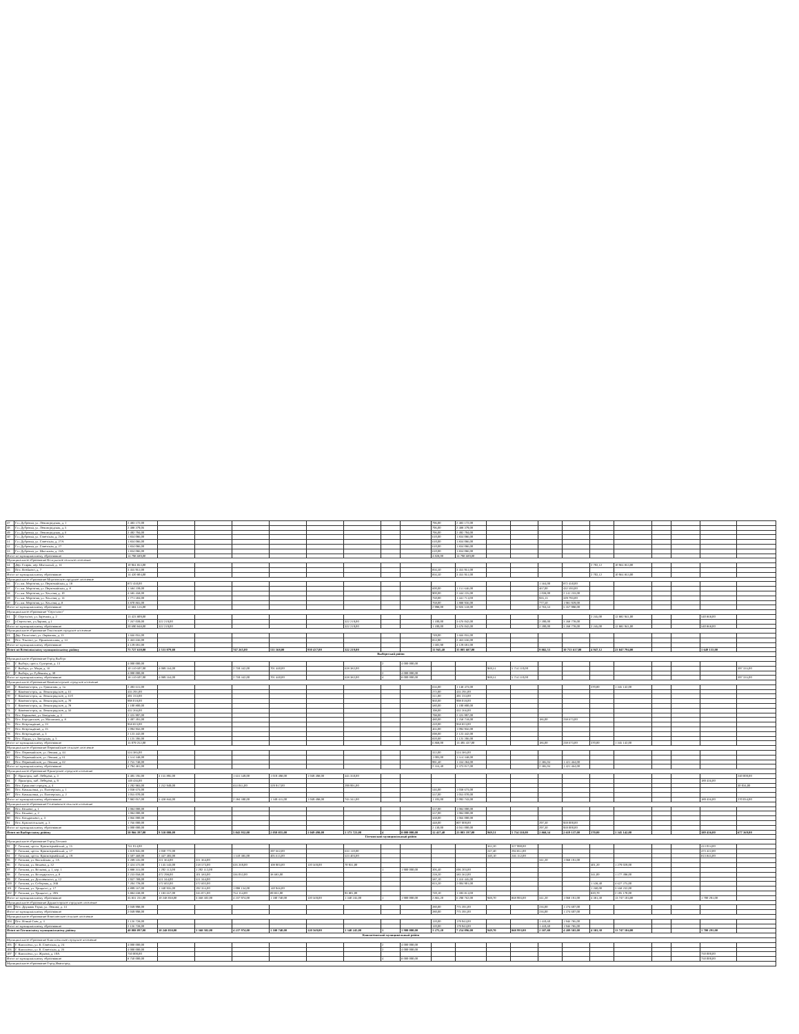| 47 | Г.п. Дубровка, ул. Ленинградская, д. 1 | 2 483 172,00 | | | | | | | | | 796,00 | 2 483 172,00 | | | | | | | | | | |
| 48 | Г.п. Дубровка, ул. Ленинградская, д. 5 | 2 488 379,06 | | | | | | | | | 796,00 | 2 488 379,00 | | | | | | | | | | |
| 49 | Г.п. Дубровка, ул. Ленинградская, д. 6 | 2 492 794,00 | | | | | | | | | 796,00 | 2 492 794,00 | | | | | | | | | | |
| 50 | Г.п. Дубровка, ул. Советская, д. 25А | 1 834 086,00 | | | | | | | | | 610,00 | 1 834 086,00 | | | | | | | | | | |
| 51 | Г.п. Дубровка, ул. Советская, д. 27А | 1 834 086,00 | | | | | | | | | 610,00 | 1 834 086,00 | | | | | | | | | | |
| 52 | Г.п. Дубровка, ул. Советская, д. 27 | 1 834 086,00 | | | | | | | | | 610,00 | 1 834 086,00 | | | | | | | | | | |
| 53 | Г.п. Дубровка, ул. Школьная, д. 24А | 1 834 086,00 | | | | | | | | | 610,00 | 1 834 086,00 | | | | | | | | | | |
| Итого по муниципальному образованию | | 14 798 689,00 | | | | | | | | | 4 828,00 | 14 798 689,00 | | | | | | | | | | |
| Муниципальное образование Колтушское сельское поселение | | | | | | | | | | | | | | | | | | | | | | |
| 54 | Дер. Старая, пер. Школьный, д. 14 | 10 964 853,00 | | | | | | | | | | | | | | | 2 702,12 | 10 964 853,00 | | | | |
| 55 | Пос. Воейково, д. 7 | 3 455 951,00 | | | | | | | | | 856,50 | 3 455 951,00 | | | | | | | | | | |
| Итого по муниципальному образованию | | 14 420 804,00 | | | | | | | | | 856,50 | 3 455 951,00 | | | | | 2 702,12 | 10 964 853,00 | | | | |
| Муниципальное образование Морозовское городское поселение | | | | | | | | | | | | | | | | | | | | | | |
| 56 | Г.п. им. Морозова, ул. Первомайская, д. 18 | 872 450,00 | | | | | | | | | | | | | 1 564,00 | 872 450,00 | | | | | | |
| 57 | Г.п. им. Морозова, ул. Первомайская, д. 8 | 1 584 239,00 | | | | | | | | | 600,00 | 1 151 646,00 | | | 467,00 | 432 593,00 | | | | | | |
| 58 | Г.п. им. Морозова, ул. Хохлова, д. 10 | 4 585 458,00 | | | | | | | | | 900,00 | 2 444 225,00 | | | 1 028,00 | 2 141 233,00 | | | | | | |
| 59 | Г.п. им. Морозова, ул. Хохлова, д. 14 | 1 771 504,00 | | | | | | | | | 750,00 | 1 441 711,00 | | | 926,13 | 329 793,00 | | | | | | |
| 60 | Г.п. им. Морозова, ул. Хохлова, д. 8 | 3 870 865,00 | | | | | | | | | 768,00 | 1 888 936,00 | | | 777,50 | 1 981 929,00 | | | | | | |
| Итого по муниципальному образованию | | 12 684 516,00 | | | | | | | | | 2 998,00 | 6 926 518,00 | | | 4 763,53 | 5 357 998,00 | | | | | | |
| Муниципальное образование "Сертолово" | | | | | | | | | | | | | | | | | | | | | | |
| 61 | Г. Сертолово, ул. Заречная, д. 2 | 13 423 809,00 | | | | | | | | | | | | | | | 2 245,00 | 12 882 941,00 | | | 540 868,00 | |
| 62 | г.Сертолово, ул.Ларина, д.1 | 7 267 039,00 | 322 219,00 | | | | | 322 219,00 | | | 1 100,00 | 3 676 042,00 | | | 2 200,00 | 3 268 778,00 | | | | | | |
| Итого по муниципальному образованию | | 20 690 848,00 | 322 219,00 | | | | | 322 219,00 | | | 1 100,00 | 3 676 042,00 | | | 2 200,00 | 3 268 778,00 | 2 245,00 | 12 882 941,00 | | | 540 868,00 | |
| Муниципальное образование Токсовское городское поселение | | | | | | | | | | | | | | | | | | | | | | |
| 63 | Дер. Рапполово, ул. Овражная, д. 13 | 1 666 055,00 | | | | | | | | | 749,00 | 1 666 055,00 | | | | | | | | | | |
| 64 | Пос. Токсово, ул. Привокзальная, д. 14 | 2 463 636,00 | | | | | | | | | 853,90 | 2 463 636,00 | | | | | | | | | | |
| Итого по муниципальному образованию | | 4 129 691,00 | | | | | | | | | 1 602,90 | 4 129 691,00 | | | | | | | | | | |
| Итого по Всеволожскому муниципальному району | | 73 727 610,00 | 2 531 079,80 | | 747 265,00 | 511 168,00 | 930 437,00 | 322 219,00 | | | 11 945,40 | 35 005 687,00 | | | 9 882,53 | 10 713 617,00 | 4 947,12 | 23 847 794,00 | | | 1 649 133,00 | |
| Выборгский район | | | | | | | | | | | | | | | | | | | | | | |
| Муниципальное образование Город Выборг | | | | | | | | | | | | | | | | | | | | | | |
| 65 | Г. Выборг, просп. Суворова, д. 13 | 4 000 000,00 | | | | | | | 2 | 4 000 000,00 | | | | | | | | | | | | |
| 66 | Г. Выборг, ул. Мира, д. 16 | 10 110 607,00 | 4 089 164,00 | | 2 759 342,00 | 701 440,00 | | 628 382,00 | | | | | 969,51 | 5 714 110,00 | | | | | | | | 397 335,00 |
| 67 | Г. Выборг, ул. Рубежная, д. 30 | 4 000 000,00 | | | | | | | 2 | 4 000 000,00 | | | | | | | | | | | | |
| Итого по муниципальному образованию | | 18 110 607,00 | 4 089 164,00 | | 2 759 342,00 | 701 440,00 | | 628 382,00 | 4 | 8 000 000,00 | | | 969,51 | 5 714 110,00 | | | | | | | | 397 335,00 |
| Муниципальное образование Каменногорское городское поселение | | | | | | | | | | | | | | | | | | | | | | |
| 68 | Г. Каменногорск, ул. Гранитная, д. 1а | 2 493 615,00 | | | | | | | | | 656,00 | 1 148 473,00 | | | | | 370,00 | 1 345 142,00 | | | | |
| 69 | Г. Каменногорск, ш. Ленинградское, д. 61 | 435 291,00 | | | | | | | | | 272,00 | 435 291,00 | | | | | | | | | | |
| 70 | Г. Каменногорск, ш. Ленинградское, д. 61б | 491 233,00 | | | | | | | | | 311,00 | 491 233,00 | | | | | | | | | | |
| 71 | Г. Каменногорск, ш. Ленинградское, д. 70 | 998 018,00 | | | | | | | | | 960,00 | 998 018,00 | | | | | | | | | | |
| 72 | Г. Каменногорск, ш. Ленинградское, д. 78 | 1 100 800,00 | | | | | | | | | 580,00 | 1 100 800,00 | | | | | | | | | | |
| 73 | Г. Каменногорск, ш. Ленинградское, д. 56 | 432 266,00 | | | | | | | | | 198,00 | 432 266,00 | | | | | | | | | | |
| 74 | Пос. Барышево, ул. Заводская, д. 3 | 2 325 997,00 | | | | | | | | | 798,00 | 2 325 997,00 | | | | | | | | | | |
| 75 | Пос. Бородинское, ул. Малинина, д. 8 | 1 497 391,00 | | | | | | | | | 480,00 | 1 258 718,00 | | | 186,00 | 238 673,00 | | | | | | |
| 76 | Пос. Возрождение, д. 23 | 958 823,00 | | | | | | | | | 410,00 | 958 823,00 | | | | | | | | | | |
| 77 | Пос. Возрождение, д. 25 | 1 094 956,00 | | | | | | | | | 465,00 | 1 094 956,00 | | | | | | | | | | |
| 78 | Пос. Возрождение, д. 3 | 2 123 442,00 | | | | | | | | | 698,00 | 2 123 442,00 | | | | | | | | | | |
| 79 | Пос. Пруды, ул. Заводская, д. 5 | 1 125 206,00 | | | | | | | | | 820,00 | 1 125 206,00 | | | | | | | | | | |
| Итого по муниципальному образованию | | 15 079 252,00 | | | | | | | | | 6 868,00 | 13 495 437,00 | | | 186,00 | 238 673,00 | 370,00 | 1 345 142,00 | | | | |
| Муниципальное образование Первомайское сельское поселение | | | | | | | | | | | | | | | | | | | | | | |
| 80 | Пос. Первомайское, ул. Ленина, д. 44 | 524 385,00 | | | | | | | | | 322,00 | 524 385,00 | | | | | | | | | | |
| 81 | Пос. Первомайское, ул. Ленина, д. 61 | 1 514 348,00 | | | | | | | | | 1 003,00 | 1 514 348,00 | | | | | | | | | | |
| 82 | Пос. Первомайское, ул. Ленина, д. 62 | 2 755 748,00 | | | | | | | | | 991,40 | 1 334 284,00 | | | 2 385,04 | 1 421 464,00 | | | | | | |
| Итого по муниципальному образованию | | 4 794 481,00 | | | | | | | | | 2 316,40 | 3 373 017,00 | | | 2 385,04 | 1 421 464,00 | | | | | | |
| Муниципальное образование Приморское городское поселение | | | | | | | | | | | | | | | | | | | | | | |
| 83 | Г. Приморск, наб. Лебедева, д. 3 | 4 405 195,00 | 4 155 895,00 | | 1 631 549,00 | 1 019 498,00 | 1 049 498,00 | 445 350,00 | | | | | | | | | | | | | | 240 000,00 |
| 84 | Г. Приморск, наб. Лебедева, д. 9 | 149 436,00 | | | | | | | | | | | | | | | | | | | 189 436,00 | |
| 85 | Пос. Ермилово городок, д. 4 | 1 292 983,00 | 1 252 949,00 | | 653 041,00 | 329 917,00 | | 299 991,00 | | | | | | | | | | | | | | 30 034,00 |
| 86 | Пос. Камышовка, ул. Пионерская, д. 1 | 1 038 673,00 | | | | | | | | | 546,00 | 1 038 673,00 | | | | | | | | | | |
| 87 | Пос. Камышовка, ул. Пионерская, д. 2 | 1 055 070,00 | | | | | | | | | 557,00 | 1 055 070,00 | | | | | | | | | | |
| Итого по муниципальному образованию | | 7 982 057,00 | 5 428 844,00 | | 2 284 590,00 | 1 349 415,00 | 1 049 498,00 | 745 341,00 | | | 1 103,00 | 2 093 743,00 | | | | | | | | | 189 436,00 | 270 034,00 |
| Муниципальное образование Селезневское сельское поселение | | | | | | | | | | | | | | | | | | | | | | |
| 88 | Пос. Беляево, д. 1 | 1 084 000,00 | | | | | | | | | 557,00 | 1 084 000,00 | | | | | | | | | | |
| 89 | Пос. Беляево, д. 2 | 1 084 000,00 | | | | | | | | | 557,00 | 1 084 000,00 | | | | | | | | | | |
| 90 | Пос. Кондратьево, д. 3 | 1 066 000,00 | | | | | | | | | 568,00 | 1 066 000,00 | | | | | | | | | | |
| 91 | Пос. Красносельское, д. 3 | 1 766 000,00 | | | | | | | | | 448,00 | 807 000,00 | | | 297,30 | 959 000,00 | | | | | | |
| Итого по муниципальному образованию | | 5 000 000,00 | | | | | | | | | 2 130,00 | 4 041 000,00 | | | 297,30 | 959 000,00 | | | | | | |
| Итого по Выборгскому району | | 50 966 397,00 | 9 518 008,00 | | 5 043 932,00 | 2 050 855,00 | 1 049 498,00 | 1 373 723,00 | 4 | 8 000 000,00 | 12 417,40 | 23 003 197,00 | 969,51 | 5 714 110,00 | 2 868,34 | 2 619 137,00 | 370,00 | 1 345 142,00 | | | 189 436,00 | 677 369,00 |
| Гатчинский муниципальный район | | | | | | | | | | | | | | | | | | | | | | |
| Муниципальное образование Город Гатчина | | | | | | | | | | | | | | | | | | | | | | |
| 92 | Г. Гатчина, просп. Красноармейский, д. 15 | 741 014,00 | | | | | | | | | | | 362,20 | 327 990,00 | | | | | | | 413 024,00 | |
| 93 | Г. Гатчина, просп. Красноармейский, д. 17 | 1 819 945,00 | 1 030 772,00 | | | 397 662,00 | | 633 110,00 | | | | | 247,40 | 294 851,00 | | | | | | | 473 422,00 | |
| 94 | Г. Гатчина, просп. Красноармейский, д. 19 | 3 507 460,00 | 2 447 403,00 | | 1 510 385,00 | 405 615,00 | | 523 403,00 | | | | | 340,10 | 246 152,00 | | | | | | | 813 845,00 | |
| 95 | Г. Гатчина, ул. Балтийская, д. 1А | 3 289 535,00 | 221 364,00 | 221 364,00 | | | | | | | | | | | 341,20 | 1 068 191,00 | | | | | | |
| 96 | Г. Гатчина, ул. Беляева, д. 32 | 2 424 572,00 | 1 145 543,00 | 218 573,00 | 626 269,00 | 108 903,00 | 120 569,00 | 70 931,00 | | | | | | | | | 401,20 | 1 279 029,00 | | | | |
| 97 | Г. Гатчина, ул. Волкова, д. 1, кор. 1 | 3 888 315,00 | 1 292 112,00 | 1 292 112,00 | | | | | 1 | 1 900 000,00 | 306,40 | 696 203,00 | | | | | | | | | | |
| 98 | Г. Гатчина, ул. Володарского, д. 8 | 2 233 058,00 | 472 298,00 | 101 583,00 | 336 032,00 | 38 683,00 | | | | | 228,20 | 583 362,00 | | | | | 341,00 | 1 177 398,00 | | | | |
| 99 | Г. Гатчина, ул. Достоевского, д. 12 | 1 937 789,00 | 521 344,00 | 521 344,00 | | | | | | | 587,10 | 1 416 445,00 | | | | | | | | | | |
| 100 | Г. Гатчина, ул. Соборная, д. 26Б | 7 204 778,00 | 572 602,00 | 572 602,00 | | | | | | | 823,20 | 2 004 901,00 | | | | | 1 528,40 | 4 627 275,00 | | | | |
| 101 | Г. Гатчина, ул. Урицкого, д. 17 | 4 899 167,00 | 1 340 935,00 | 192 355,00 | 1 008 134,00 | 140 946,00 | | | | | | | | | | | 1 260,00 | 3 558 232,00 | | | | |
| 102 | Г. Гатчина, ул. Урицкого, д. 20А | 3 884 638,00 | 1 183 657,00 | 245 871,00 | 754 154,00 | 89 831,00 | | 93 801,00 | | | 720,10 | 1 593 811,00 | | | | | 820,70 | 2 105 170,00 | | | | |
| Итого по муниципальному образованию | | 35 831 231,00 | 10 248 038,00 | 3 368 502,00 | 4 237 974,00 | 1 180 740,00 | 120 569,00 | 1 340 245,00 | 1 | 1 900 000,00 | 2 865,20 | 6 298 762,00 | 949,70 | 868 993,00 | 341,20 | 1 068 191,00 | 4 381,30 | 13 747 104,00 | | | 1 700 291,00 | |
| Муниципальное образование Дружногорское городское поселение | | | | | | | | | | | | | | | | | | | | | | |
| 103 | Пос. Дружная Горка, ул. Ленина, д. 14 | 2 049 998,00 | | | | | | | | | 280,00 | 775 391,00 | | | 236,00 | 1 274 607,00 | | | | | | |
| Итого по муниципальному образованию | | 2 049 998,00 | | | | | | | | | 280,00 | 775 391,00 | | | 236,00 | 1 274 607,00 | | | | | | |
| Муниципальное образование Новосветское сельское поселение | | | | | | | | | | | | | | | | | | | | | | |
| 104 | Пос. Новый Свет, д. 3 | 2 126 728,00 | | | | | | | | | 120,00 | 179 943,00 | | | 1 410,60 | 1 946 785,00 | | | | | | |
| Итого по муниципальному образованию | | 2 126 728,00 | | | | | | | | | 120,00 | 179 943,00 | | | 1 410,60 | 1 946 785,00 | | | | | | |
| Итого по Гатчинскому муниципальному району | | 40 008 097,00 | 10 248 038,00 | 3 368 502,00 | 4 237 974,00 | 1 180 740,00 | 120 569,00 | 1 340 245,00 | 1 | 1 900 000,00 | 3 275,20 | 7 254 096,00 | 949,70 | 868 993,00 | 2 187,80 | 4 289 583,00 | 4 381,30 | 13 747 104,00 | | | 1 700 291,00 | |
| Кингисеппский муниципальный район | | | | | | | | | | | | | | | | | | | | | | |
| Муниципальное образование Кингисеппское городское поселение | | | | | | | | | | | | | | | | | | | | | | |
| 105 | Г. Кингисепп, ул. Б. Советская, д. 24 | 4 000 000,00 | | | | | | | 2 | 4 000 000,00 | | | | | | | | | | | | |
| 106 | Г. Кингисепп, ул. Б. Советская, д. 26 | 4 000 000,00 | | | | | | | 2 | 4 000 000,00 | | | | | | | | | | | | |
| 107 | Г. Кингисепп, ул. Жукова, д. 10А | 750 000,00 | | | | | | | | | | | | | | | | | | | 750 000,00 | |
| Итого по муниципальному образованию | | 8 750 000,00 | | | | | | | 4 | 8 000 000,00 | | | | | | | | | | | 750 000,00 | |
| Муниципальное образование Город Ивангород | | | | | | | | | | | | | | | | | | | | | | |